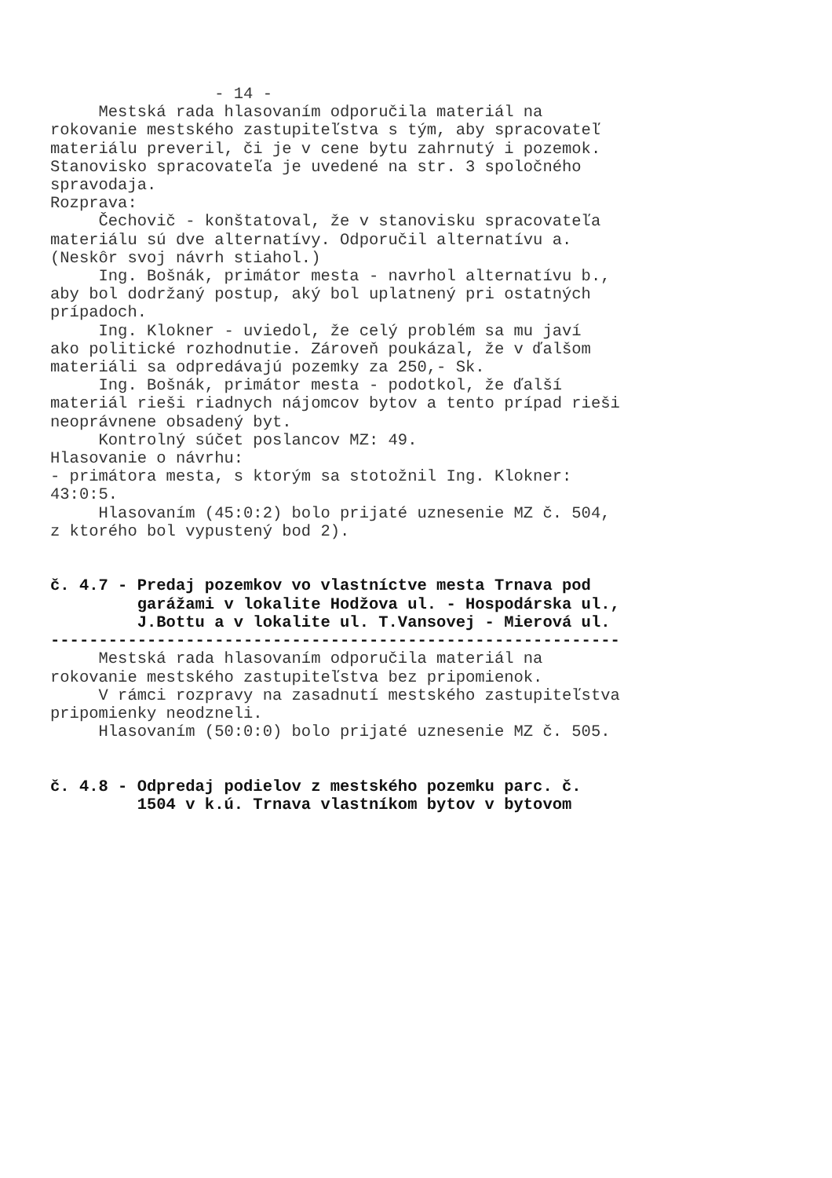- 14 - Mestská rada hlasovaním odporučila materiál na rokovanie mestského zastupiteľstva s tým, aby spracovateľ materiálu preveril, či je v cene bytu zahrnutý i pozemok. Stanovisko spracovateľa je uvedené na str. 3 spoločného spravodaja. Rozprava: Čechovič - konštatoval, že v stanovisku spracovateľa materiálu sú dve alternatívy. Odporučil alternatívu a. (Neskôr svoj návrh stiahol.) Ing. Bošnák, primátor mesta - navrhol alternatívu b., aby bol dodržaný postup, aký bol uplatnený pri ostatných prípadoch. Ing. Klokner - uviedol, že celý problém sa mu javí ako politické rozhodnutie. Zároveň poukázal, že v ďalšom materiáli sa odpredávajú pozemky za 250,- Sk. Ing. Bošnák, primátor mesta - podotkol, že ďalší materiál rieši riadnych nájomcov bytov a tento prípad rieši neoprávnene obsadený byt. Kontrolný súčet poslancov MZ: 49. Hlasovanie o návrhu: - primátora mesta, s ktorým sa stotožnil Ing. Klokner: 43:0:5. Hlasovaním (45:0:2) bolo prijaté uznesenie MZ č. 504, z ktorého bol vypustený bod 2). č. 4.7 - Predaj pozemkov vo vlastníctve mesta Trnava pod garážami v lokalite Hodžova ul. - Hospodárska ul., J.Bottu a v lokalite ul. T.Vansovej - Mierová ul. ----------------------------------------------------------- Mestská rada hlasovaním odporučila materiál na rokovanie mestského zastupiteľstva bez pripomienok. V rámci rozpravy na zasadnutí mestského zastupiteľstva pripomienky neodzneli. Hlasovaním (50:0:0) bolo prijaté uznesenie MZ č. 505. č. 4.8 - Odpredaj podielov z mestského pozemku parc. č. 1504 v k.ú. Trnava vlastníkom bytov v bytovom